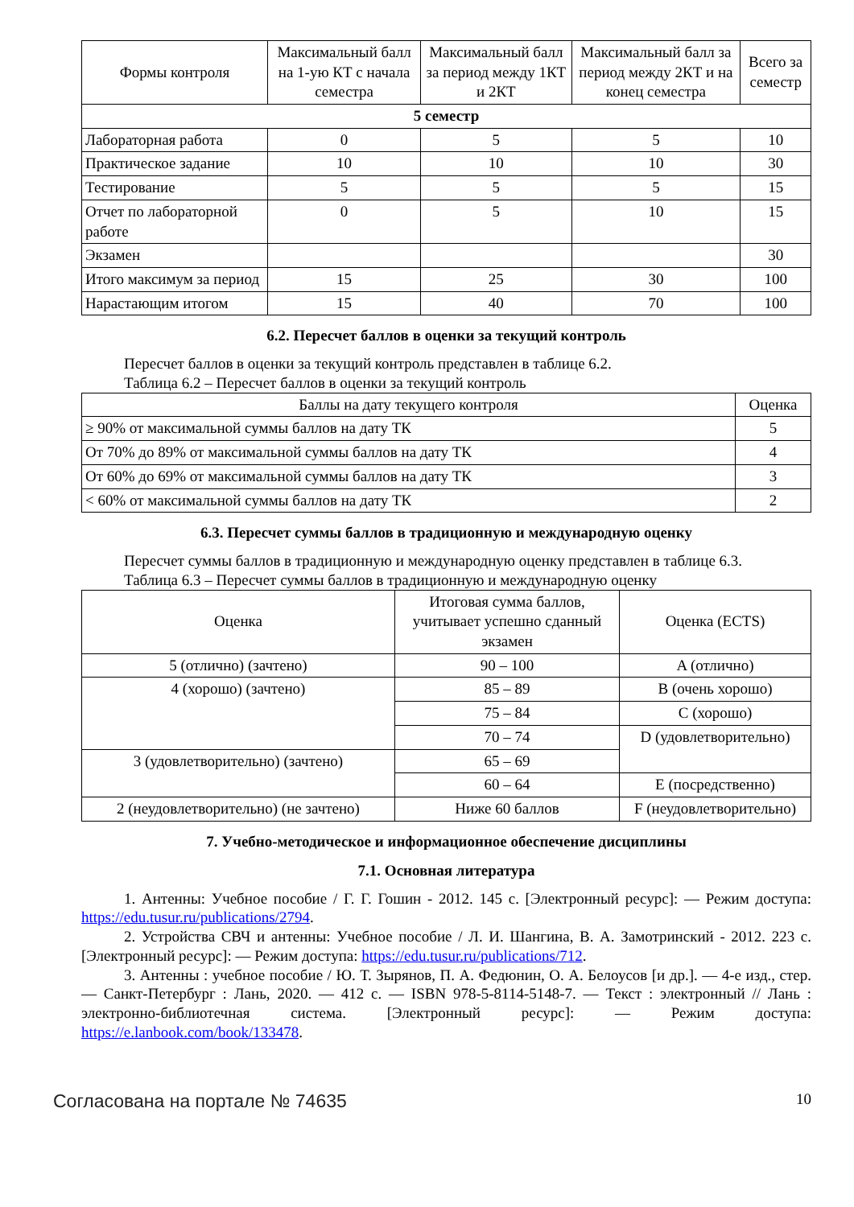| Формы контроля | Максимальный балл на 1-ую КТ с начала семестра | Максимальный балл за период между 1КТ и 2КТ | Максимальный балл за период между 2КТ и на конец семестра | Всего за семестр |
| --- | --- | --- | --- | --- |
| 5 семестр | | | | |
| Лабораторная работа | 0 | 5 | 5 | 10 |
| Практическое задание | 10 | 10 | 10 | 30 |
| Тестирование | 5 | 5 | 5 | 15 |
| Отчет по лабораторной работе | 0 | 5 | 10 | 15 |
| Экзамен | | | | 30 |
| Итого максимум за период | 15 | 25 | 30 | 100 |
| Нарастающим итогом | 15 | 40 | 70 | 100 |
6.2. Пересчет баллов в оценки за текущий контроль
Пересчет баллов в оценки за текущий контроль представлен в таблице 6.2.
Таблица 6.2 – Пересчет баллов в оценки за текущий контроль
| Баллы на дату текущего контроля | Оценка |
| --- | --- |
| ≥ 90% от максимальной суммы баллов на дату ТК | 5 |
| От 70% до 89% от максимальной суммы баллов на дату ТК | 4 |
| От 60% до 69% от максимальной суммы баллов на дату ТК | 3 |
| < 60% от максимальной суммы баллов на дату ТК | 2 |
6.3. Пересчет суммы баллов в традиционную и международную оценку
Пересчет суммы баллов в традиционную и международную оценку представлен в таблице 6.3.
Таблица 6.3 – Пересчет суммы баллов в традиционную и международную оценку
| Оценка | Итоговая сумма баллов, учитывает успешно сданный экзамен | Оценка (ECTS) |
| --- | --- | --- |
| 5 (отлично) (зачтено) | 90 – 100 | A (отлично) |
| 4 (хорошо) (зачтено) | 85 – 89 | B (очень хорошо) |
| | 75 – 84 | C (хорошо) |
| | 70 – 74 | D (удовлетворительно) |
| 3 (удовлетворительно) (зачтено) | 65 – 69 | |
| | 60 – 64 | E (посредственно) |
| 2 (неудовлетворительно) (не зачтено) | Ниже 60 баллов | F (неудовлетворительно) |
7. Учебно-методическое и информационное обеспечение дисциплины
7.1. Основная литература
1. Антенны: Учебное пособие / Г. Г. Гошин - 2012. 145 с. [Электронный ресурс]: — Режим доступа: https://edu.tusur.ru/publications/2794.
2. Устройства СВЧ и антенны: Учебное пособие / Л. И. Шангина, В. А. Замотринский - 2012. 223 с. [Электронный ресурс]: — Режим доступа: https://edu.tusur.ru/publications/712.
3. Антенны : учебное пособие / Ю. Т. Зырянов, П. А. Федюнин, О. А. Белоусов [и др.]. — 4-е изд., стер. — Санкт-Петербург : Лань, 2020. — 412 с. — ISBN 978-5-8114-5148-7. — Текст : электронный // Лань : электронно-библиотечная система. [Электронный ресурс]: — Режим доступа: https://e.lanbook.com/book/133478.
Согласована на портале № 74635 10